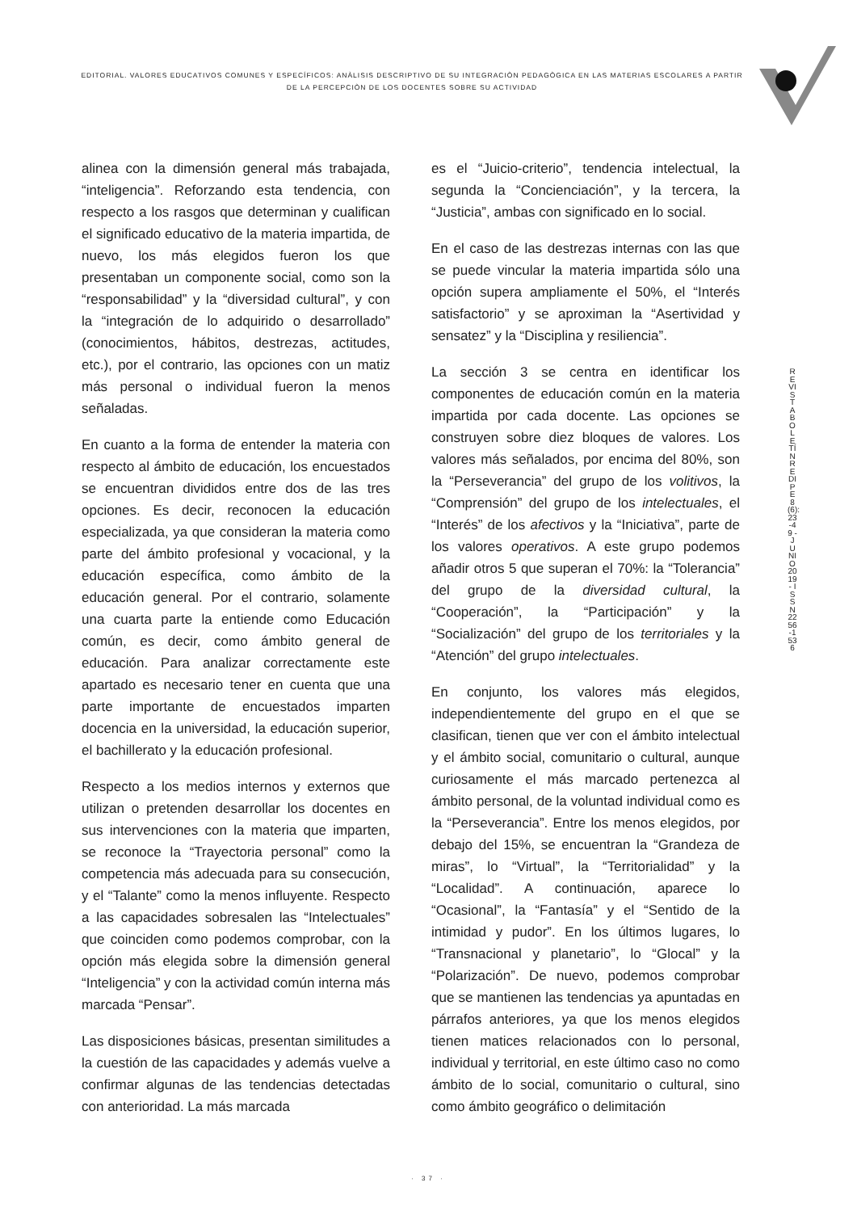EDITORIAL. VALORES EDUCATIVOS COMUNES Y ESPECÍFICOS: ANÀLISIS DESCRIPTIVO DE SU INTEGRACIÒN PEDAGÒGICA EN LAS MATERIAS ESCOLARES A PARTIR DE LA PERCEPCIÒN DE LOS DOCENTES SOBRE SU ACTIVIDAD
alinea con la dimensión general más trabajada, “inteligencia”. Reforzando esta tendencia, con respecto a los rasgos que determinan y cualifican el significado educativo de la materia impartida, de nuevo, los más elegidos fueron los que presentaban un componente social, como son la “responsabilidad” y la “diversidad cultural”, y con la “integración de lo adquirido o desarrollado” (conocimientos, hábitos, destrezas, actitudes, etc.), por el contrario, las opciones con un matiz más personal o individual fueron la menos señaladas.
En cuanto a la forma de entender la materia con respecto al ámbito de educación, los encuestados se encuentran divididos entre dos de las tres opciones. Es decir, reconocen la educación especializada, ya que consideran la materia como parte del ámbito profesional y vocacional, y la educación específica, como ámbito de la educación general. Por el contrario, solamente una cuarta parte la entiende como Educación común, es decir, como ámbito general de educación. Para analizar correctamente este apartado es necesario tener en cuenta que una parte importante de encuestados imparten docencia en la universidad, la educación superior, el bachillerato y la educación profesional.
Respecto a los medios internos y externos que utilizan o pretenden desarrollar los docentes en sus intervenciones con la materia que imparten, se reconoce la “Trayectoria personal” como la competencia más adecuada para su consecución, y el “Talante” como la menos influyente. Respecto a las capacidades sobresalen las “Intelectuales” que coinciden como podemos comprobar, con la opción más elegida sobre la dimensión general “Inteligencia” y con la actividad común interna más marcada “Pensar”.
Las disposiciones básicas, presentan similitudes a la cuestión de las capacidades y además vuelve a confirmar algunas de las tendencias detectadas con anterioridad. La más marcada
es el “Juicio-criterio”, tendencia intelectual, la segunda la “Concienciación”, y la tercera, la “Justicia”, ambas con significado en lo social.
En el caso de las destrezas internas con las que se puede vincular la materia impartida sólo una opción supera ampliamente el 50%, el “Interés satisfactorio” y se aproximan la “Asertividad y sensatez” y la “Disciplina y resiliencia”.
La sección 3 se centra en identificar los componentes de educación común en la materia impartida por cada docente. Las opciones se construyen sobre diez bloques de valores. Los valores más señalados, por encima del 80%, son la “Perseverancia” del grupo de los volitivos, la “Comprensión” del grupo de los intelectuales, el “Interés” de los afectivos y la “Iniciativa”, parte de los valores operativos. A este grupo podemos añadir otros 5 que superan el 70%: la “Tolerancia” del grupo de la diversidad cultural, la “Cooperación”, la “Participación” y la “Socialización” del grupo de los territoriales y la “Atención” del grupo intelectuales.
En conjunto, los valores más elegidos, independientemente del grupo en el que se clasifican, tienen que ver con el ámbito intelectual y el ámbito social, comunitario o cultural, aunque curiosamente el más marcado pertenezca al ámbito personal, de la voluntad individual como es la “Perseverancia”. Entre los menos elegidos, por debajo del 15%, se encuentran la “Grandeza de miras”, lo “Virtual”, la “Territorialidad” y la “Localidad”. A continuación, aparece lo “Ocasional”, la “Fantasía” y el “Sentido de la intimidad y pudor”. En los últimos lugares, lo “Transnacional y planetario”, lo “Glocal” y la “Polarización”. De nuevo, podemos comprobar que se mantienen las tendencias ya apuntadas en párrafos anteriores, ya que los menos elegidos tienen matices relacionados con lo personal, individual y territorial, en este último caso no como ámbito de lo social, comunitario o cultural, sino como ámbito geográfico o delimitación
REVISTA BOLETÍN REDIPE 8 (6): 23-49 - JUNIO 2019 - ISSN 2256-1536
· 37 ·